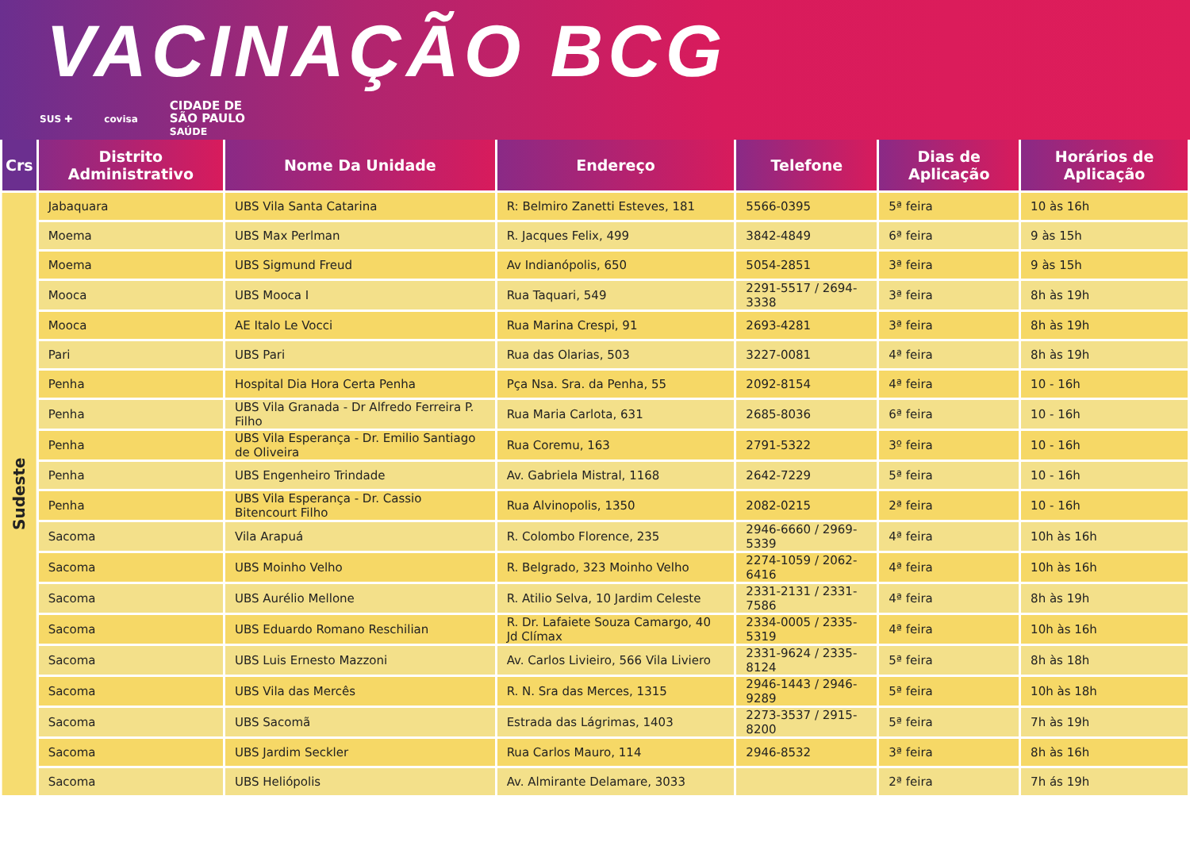VACINAÇÃO BCG
SUS ✚ covisa CIDADE DE
SÃO PAULO
SAÚDE
| Crs | Distrito Administrativo | Nome Da Unidade | Endereço | Telefone | Dias de Aplicação | Horários de Aplicação |
| --- | --- | --- | --- | --- | --- | --- |
| Sudeste | Jabaquara | UBS Vila Santa Catarina | R: Belmiro Zanetti Esteves, 181 | 5566-0395 | 5ª feira | 10 às 16h |
| | Moema | UBS Max Perlman | R. Jacques Felix, 499 | 3842-4849 | 6ª feira | 9 às 15h |
| | Moema | UBS Sigmund Freud | Av Indianópolis, 650 | 5054-2851 | 3ª feira | 9 às 15h |
| | Mooca | UBS Mooca I | Rua Taquari, 549 | 2291-5517 / 2694-3338 | 3ª feira | 8h às 19h |
| | Mooca | AE Italo Le Vocci | Rua Marina Crespi, 91 | 2693-4281 | 3ª feira | 8h às 19h |
| | Pari | UBS Pari | Rua das Olarias, 503 | 3227-0081 | 4ª feira | 8h às 19h |
| | Penha | Hospital Dia Hora Certa Penha | Pça Nsa. Sra. da Penha, 55 | 2092-8154 | 4ª feira | 10 - 16h |
| | Penha | UBS Vila Granada - Dr Alfredo Ferreira P. Filho | Rua Maria Carlota, 631 | 2685-8036 | 6ª feira | 10 - 16h |
| | Penha | UBS Vila Esperança - Dr. Emilio Santiago de Oliveira | Rua Coremu, 163 | 2791-5322 | 3º feira | 10 - 16h |
| | Penha | UBS Engenheiro Trindade | Av. Gabriela Mistral, 1168 | 2642-7229 | 5ª feira | 10 - 16h |
| | Penha | UBS Vila Esperança - Dr. Cassio Bitencourt Filho | Rua Alvinopolis, 1350 | 2082-0215 | 2ª feira | 10 - 16h |
| | Sacoma | Vila Arapuá | R. Colombo Florence, 235 | 2946-6660 / 2969-5339 | 4ª feira | 10h às 16h |
| | Sacoma | UBS Moinho Velho | R. Belgrado, 323 Moinho Velho | 2274-1059 / 2062-6416 | 4ª feira | 10h às 16h |
| | Sacoma | UBS Aurélio Mellone | R. Atilio Selva, 10 Jardim Celeste | 2331-2131 / 2331-7586 | 4ª feira | 8h às 19h |
| | Sacoma | UBS Eduardo Romano Reschilian | R. Dr. Lafaiete Souza Camargo, 40 Jd Clímax | 2334-0005 / 2335-5319 | 4ª feira | 10h às 16h |
| | Sacoma | UBS Luis Ernesto Mazzoni | Av. Carlos Livieiro, 566 Vila Liviero | 2331-9624 / 2335-8124 | 5ª feira | 8h às 18h |
| | Sacoma | UBS Vila das Mercês | R. N. Sra das Merces, 1315 | 2946-1443 / 2946-9289 | 5ª feira | 10h às 18h |
| | Sacoma | UBS Sacomã | Estrada das Lágrimas, 1403 | 2273-3537 / 2915-8200 | 5ª feira | 7h às 19h |
| | Sacoma | UBS Jardim Seckler | Rua Carlos Mauro, 114 | 2946-8532 | 3ª feira | 8h às 16h |
| | Sacoma | UBS Heliópolis | Av. Almirante Delamare, 3033 | | 2ª feira | 7h ás 19h |